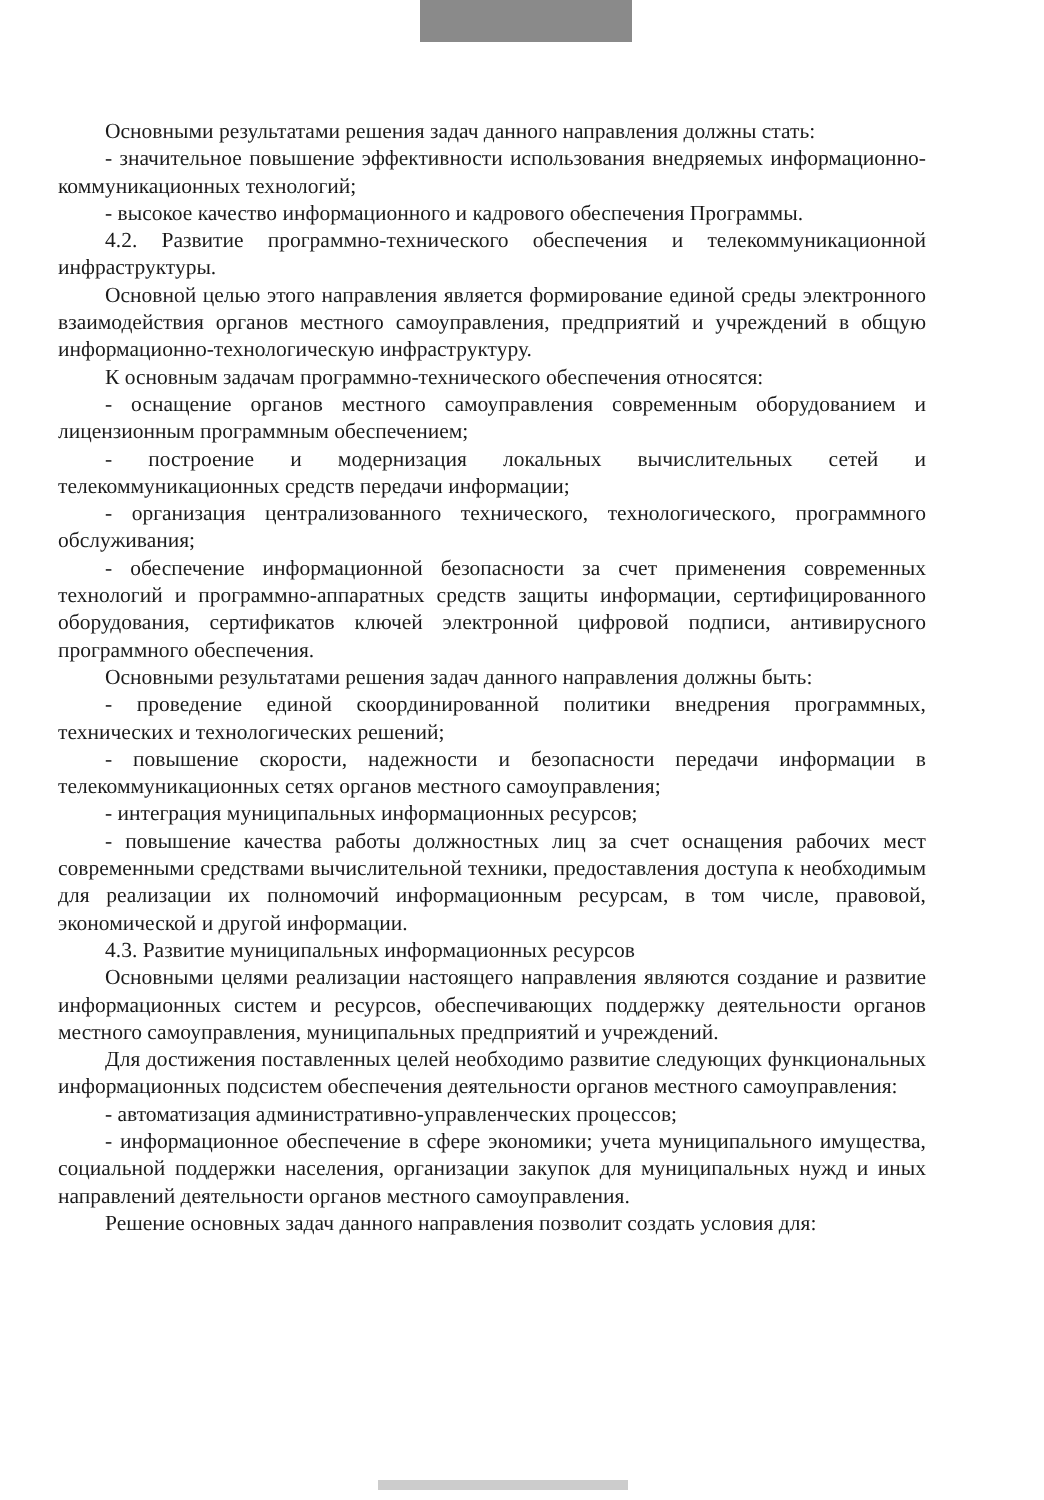Основными результатами решения задач данного направления должны стать:
- значительное повышение эффективности использования внедряемых информационно-коммуникационных технологий;
- высокое качество информационного и кадрового обеспечения Программы.
4.2. Развитие программно-технического обеспечения и телекоммуникационной инфраструктуры.
Основной целью этого направления является формирование единой среды электронного взаимодействия органов местного самоуправления, предприятий и учреждений в общую информационно-технологическую инфраструктуру.
К основным задачам программно-технического обеспечения относятся:
- оснащение органов местного самоуправления современным оборудованием и лицензионным программным обеспечением;
- построение и модернизация локальных вычислительных сетей и телекоммуникационных средств передачи информации;
- организация централизованного технического, технологического, программного обслуживания;
- обеспечение информационной безопасности за счет применения современных технологий и программно-аппаратных средств защиты информации, сертифицированного оборудования, сертификатов ключей электронной цифровой подписи, антивирусного программного обеспечения.
Основными результатами решения задач данного направления должны быть:
- проведение единой скоординированной политики внедрения программных, технических и технологических решений;
- повышение скорости, надежности и безопасности передачи информации в телекоммуникационных сетях органов местного самоуправления;
- интеграция муниципальных информационных ресурсов;
- повышение качества работы должностных лиц за счет оснащения рабочих мест современными средствами вычислительной техники, предоставления доступа к необходимым для реализации их полномочий информационным ресурсам, в том числе, правовой, экономической и другой информации.
4.3. Развитие муниципальных информационных ресурсов
Основными целями реализации настоящего направления являются создание и развитие информационных систем и ресурсов, обеспечивающих поддержку деятельности органов местного самоуправления, муниципальных предприятий и учреждений.
Для достижения поставленных целей необходимо развитие следующих функциональных информационных подсистем обеспечения деятельности органов местного самоуправления:
- автоматизация административно-управленческих процессов;
- информационное обеспечение в сфере экономики; учета муниципального имущества, социальной поддержки населения, организации закупок для муниципальных нужд и иных направлений деятельности органов местного самоуправления.
Решение основных задач данного направления позволит создать условия для: